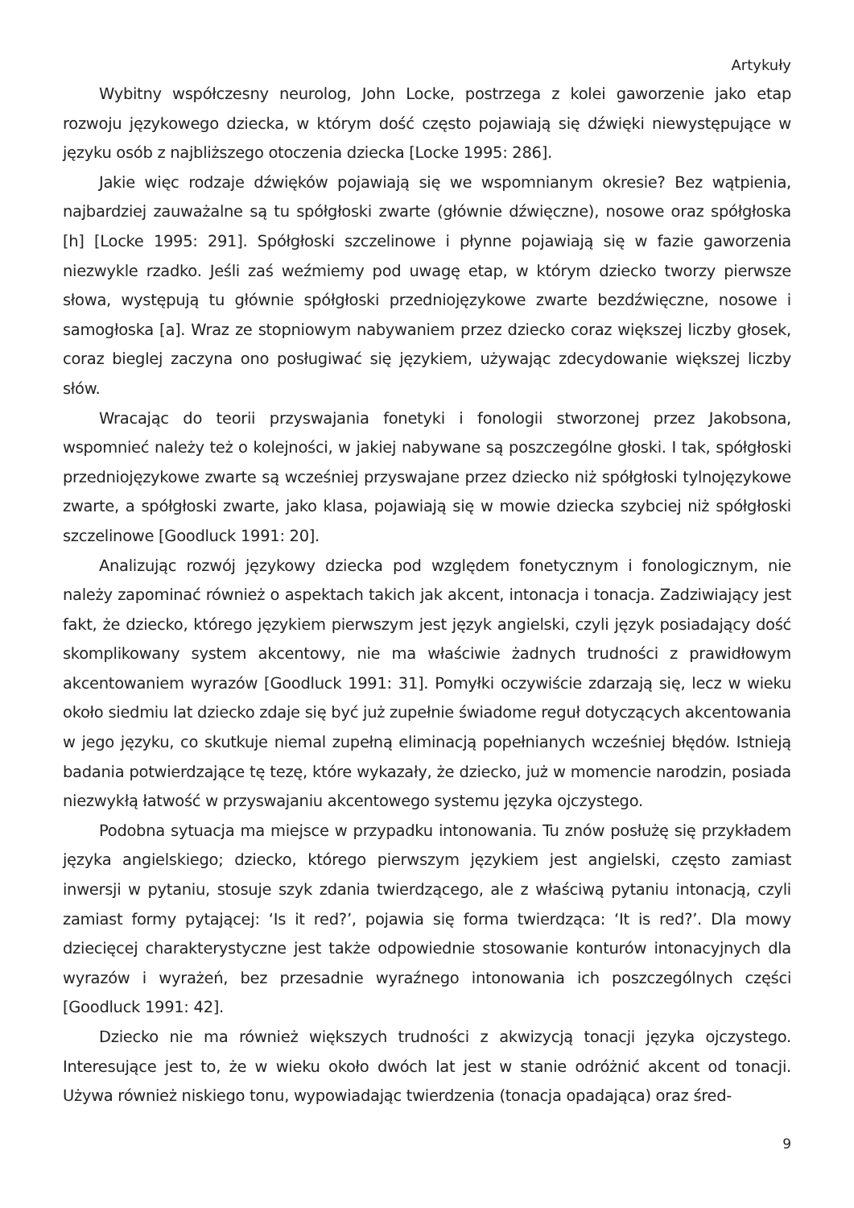Artykuły
Wybitny współczesny neurolog, John Locke, postrzega z kolei gaworzenie jako etap rozwoju językowego dziecka, w którym dość często pojawiają się dźwięki niewystępujące w języku osób z najbliższego otoczenia dziecka [Locke 1995: 286].
Jakie więc rodzaje dźwięków pojawiają się we wspomnianym okresie? Bez wątpienia, najbardziej zauważalne są tu spółgłoski zwarte (głównie dźwięczne), nosowe oraz spółgłoska [h] [Locke 1995: 291]. Spółgłoski szczelinowe i płynne pojawiają się w fazie gaworzenia niezwykle rzadko. Jeśli zaś weźmiemy pod uwagę etap, w którym dziecko tworzy pierwsze słowa, występują tu głównie spółgłoski przedniojęzykowe zwarte bezdźwięczne, nosowe i samogłoska [a]. Wraz ze stopniowym nabywaniem przez dziecko coraz większej liczby głosek, coraz bieglej zaczyna ono posługiwać się językiem, używając zdecydowanie większej liczby słów.
Wracając do teorii przyswajania fonetyki i fonologii stworzonej przez Jakobsona, wspomnieć należy też o kolejności, w jakiej nabywane są poszczególne głoski. I tak, spółgłoski przedniojęzykowe zwarte są wcześniej przyswajane przez dziecko niż spółgłoski tylnojęzykowe zwarte, a spółgłoski zwarte, jako klasa, pojawiają się w mowie dziecka szybciej niż spółgłoski szczelinowe [Goodluck 1991: 20].
Analizując rozwój językowy dziecka pod względem fonetycznym i fonologicznym, nie należy zapominać również o aspektach takich jak akcent, intonacja i tonacja. Zadziwiający jest fakt, że dziecko, którego językiem pierwszym jest język angielski, czyli język posiadający dość skomplikowany system akcentowy, nie ma właściwie żadnych trudności z prawidłowym akcentowaniem wyrazów [Goodluck 1991: 31]. Pomyłki oczywiście zdarzają się, lecz w wieku około siedmiu lat dziecko zdaje się być już zupełnie świadome reguł dotyczących akcentowania w jego języku, co skutkuje niemal zupełną eliminacją popełnianych wcześniej błędów. Istnieją badania potwierdzające tę tezę, które wykazały, że dziecko, już w momencie narodzin, posiada niezwykłą łatwość w przyswajaniu akcentowego systemu języka ojczystego.
Podobna sytuacja ma miejsce w przypadku intonowania. Tu znów posłużę się przykładem języka angielskiego; dziecko, którego pierwszym językiem jest angielski, często zamiast inwersji w pytaniu, stosuje szyk zdania twierdzącego, ale z właściwą pytaniu intonacją, czyli zamiast formy pytającej: ‘Is it red?’, pojawia się forma twierdząca: ‘It is red?’. Dla mowy dziecięcej charakterystyczne jest także odpowiednie stosowanie konturów intonacyjnych dla wyrazów i wyrażeń, bez przesadnie wyraźnego intonowania ich poszczególnych części [Goodluck 1991: 42].
Dziecko nie ma również większych trudności z akwizycją tonacji języka ojczystego. Interesujące jest to, że w wieku około dwóch lat jest w stanie odróżnić akcent od tonacji. Używa również niskiego tonu, wypowiadając twierdzenia (tonacja opadająca) oraz śred-
9